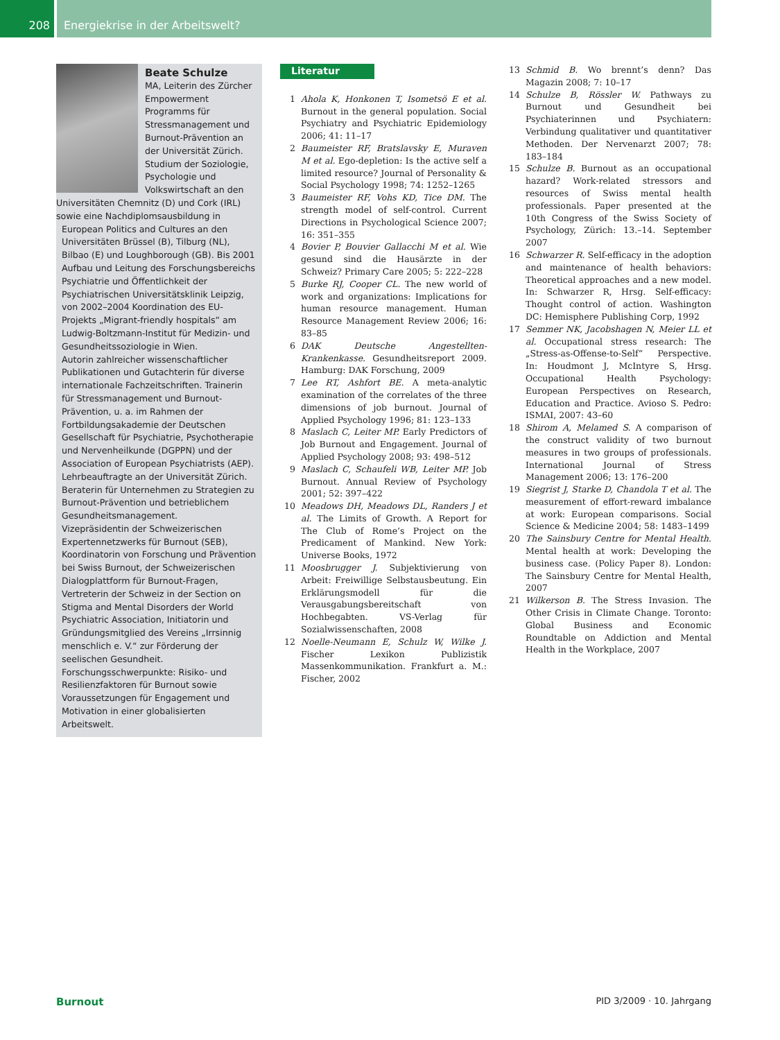208
Energiekrise in der Arbeitswelt?
Beate Schulze
MA, Leiterin des Zürcher Empowerment Programms für Stressmanagement und Burnout-Prävention an der Universität Zürich. Studium der Soziologie, Psychologie und Volkswirtschaft an den Universitäten Chemnitz (D) und Cork (IRL) sowie eine Nachdiplomsausbildung in
European Politics and Cultures an den Universitäten Brüssel (B), Tilburg (NL), Bilbao (E) und Loughborough (GB). Bis 2001 Aufbau und Leitung des Forschungsbereichs Psychiatrie und Öffentlichkeit der Psychiatrischen Universitätsklinik Leipzig, von 2002–2004 Koordination des EU-Projekts „Migrant-friendly hospitals“ am Ludwig-Boltzmann-Institut für Medizin- und Gesundheitssoziologie in Wien.
Autorin zahlreicher wissenschaftlicher Publikationen und Gutachterin für diverse internationale Fachzeitschriften. Trainerin für Stressmanagement und Burnout-Prävention, u. a. im Rahmen der Fortbildungsakademie der Deutschen Gesellschaft für Psychiatrie, Psychotherapie und Nervenheilkunde (DGPPN) und der Association of European Psychiatrists (AEP). Lehrbeauftragte an der Universität Zürich. Beraterin für Unternehmen zu Strategien zu Burnout-Prävention und betrieblichem Gesundheitsmanagement.
Vizepräsidentin der Schweizerischen Expertennetzwerks für Burnout (SEB), Koordinatorin von Forschung und Prävention bei Swiss Burnout, der Schweizerischen Dialogplattform für Burnout-Fragen, Vertreterin der Schweiz in der Section on Stigma and Mental Disorders der World Psychiatric Association, Initiatorin und Gründungsmitglied des Vereins „Irrsinnig menschlich e. V.“ zur Förderung der seelischen Gesundheit.
Forschungsschwerpunkte: Risiko- und Resilienzfaktoren für Burnout sowie Voraussetzungen für Engagement und Motivation in einer globalisierten Arbeitswelt.
Literatur
1 Ahola K, Honkonen T, Isometsö E et al. Burnout in the general population. Social Psychiatry and Psychiatric Epidemiology 2006; 41: 11–17
2 Baumeister RF, Bratslavsky E, Muraven M et al. Ego-depletion: Is the active self a limited resource? Journal of Personality & Social Psychology 1998; 74: 1252–1265
3 Baumeister RF, Vohs KD, Tice DM. The strength model of self-control. Current Directions in Psychological Science 2007; 16: 351–355
4 Bovier P, Bouvier Gallacchi M et al. Wie gesund sind die Hausärzte in der Schweiz? Primary Care 2005; 5: 222–228
5 Burke RJ, Cooper CL. The new world of work and organizations: Implications for human resource management. Human Resource Management Review 2006; 16: 83–85
6 DAK Deutsche Angestellten-Krankenkasse. Gesundheitsreport 2009. Hamburg: DAK Forschung, 2009
7 Lee RT, Ashfort BE. A meta-analytic examination of the correlates of the three dimensions of job burnout. Journal of Applied Psychology 1996; 81: 123–133
8 Maslach C, Leiter MP. Early Predictors of Job Burnout and Engagement. Journal of Applied Psychology 2008; 93: 498–512
9 Maslach C, Schaufeli WB, Leiter MP. Job Burnout. Annual Review of Psychology 2001; 52: 397–422
10 Meadows DH, Meadows DL, Randers J et al. The Limits of Growth. A Report for The Club of Rome’s Project on the Predicament of Mankind. New York: Universe Books, 1972
11 Moosbrugger J. Subjektivierung von Arbeit: Freiwillige Selbstausbeutung. Ein Erklärungsmodell für die Verausgabungsbereitschaft von Hochbegabten. VS-Verlag für Sozialwissenschaften, 2008
12 Noelle-Neumann E, Schulz W, Wilke J. Fischer Lexikon Publizistik Massenkommunikation. Frankfurt a. M.: Fischer, 2002
13 Schmid B. Wo brennt’s denn? Das Magazin 2008; 7: 10–17
14 Schulze B, Rössler W. Pathways zu Burnout und Gesundheit bei Psychiaterinnen und Psychiatern: Verbindung qualitativer und quantitativer Methoden. Der Nervenarzt 2007; 78: 183–184
15 Schulze B. Burnout as an occupational hazard? Work-related stressors and resources of Swiss mental health professionals. Paper presented at the 10th Congress of the Swiss Society of Psychology, Zürich: 13.–14. September 2007
16 Schwarzer R. Self-efficacy in the adoption and maintenance of health behaviors: Theoretical approaches and a new model. In: Schwarzer R, Hrsg. Self-efficacy: Thought control of action. Washington DC: Hemisphere Publishing Corp, 1992
17 Semmer NK, Jacobshagen N, Meier LL et al. Occupational stress research: The „Stress-as-Offense-to-Self“ Perspective. In: Houdmont J, McIntyre S, Hrsg. Occupational Health Psychology: European Perspectives on Research, Education and Practice. Avioso S. Pedro: ISMAI, 2007: 43–60
18 Shirom A, Melamed S. A comparison of the construct validity of two burnout measures in two groups of professionals. International Journal of Stress Management 2006; 13: 176–200
19 Siegrist J, Starke D, Chandola T et al. The measurement of effort-reward imbalance at work: European comparisons. Social Science & Medicine 2004; 58: 1483–1499
20 The Sainsbury Centre for Mental Health. Mental health at work: Developing the business case. (Policy Paper 8). London: The Sainsbury Centre for Mental Health, 2007
21 Wilkerson B. The Stress Invasion. The Other Crisis in Climate Change. Toronto: Global Business and Economic Roundtable on Addiction and Mental Health in the Workplace, 2007
Burnout PID 3/2009 · 10. Jahrgang